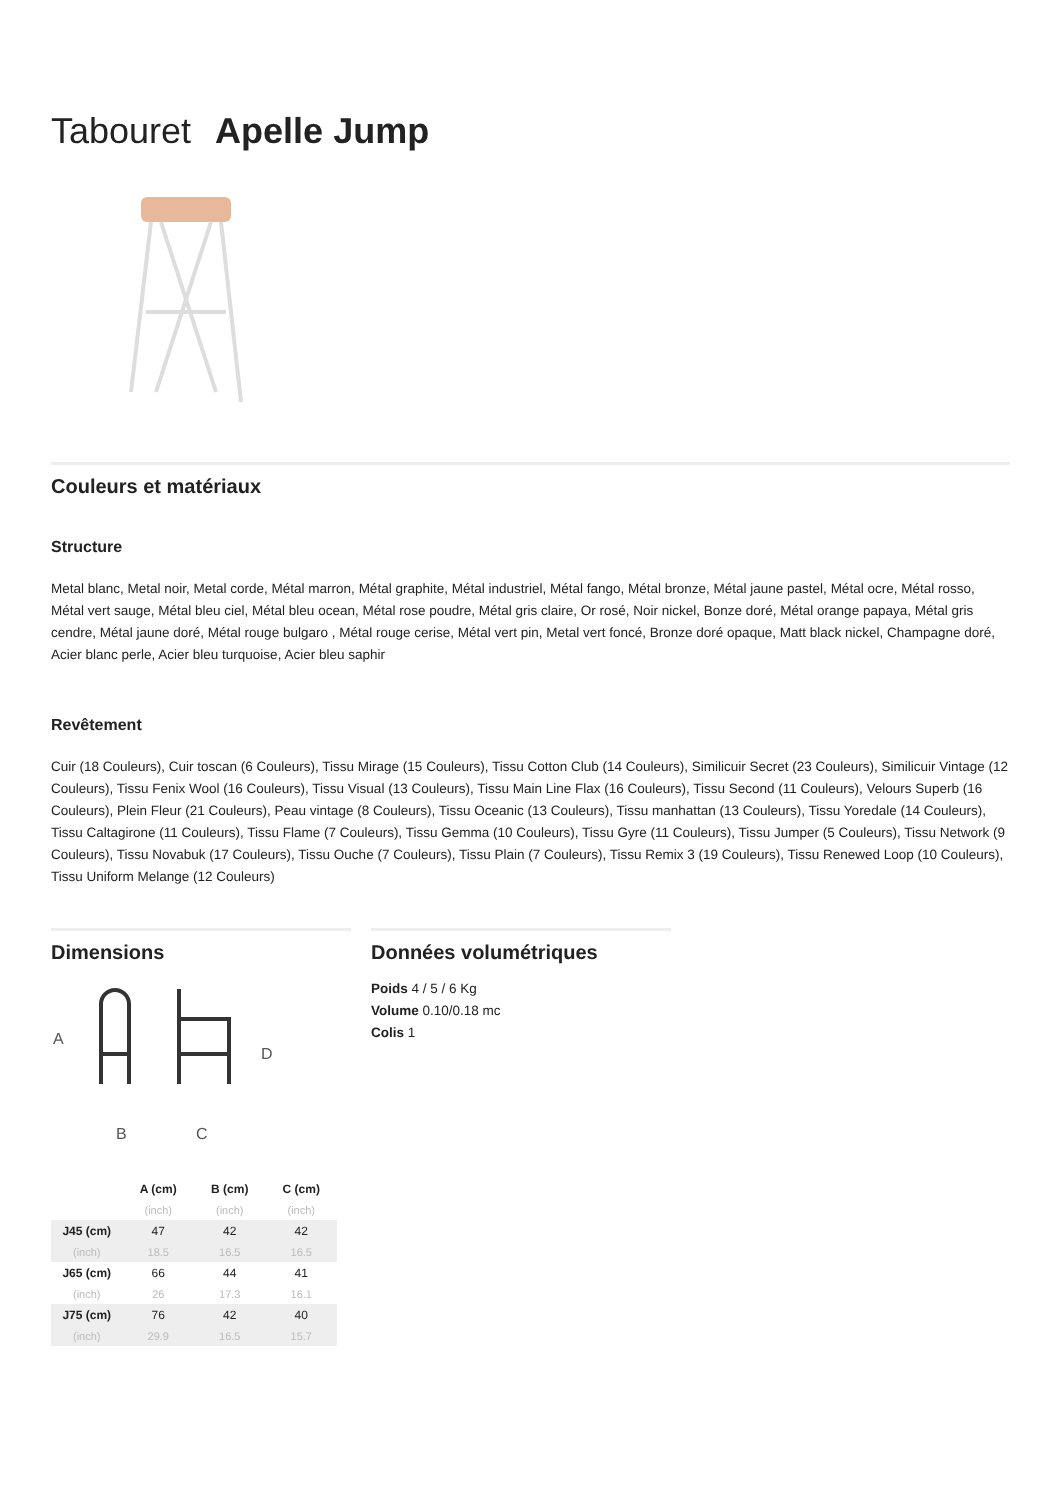Tabouret Apelle Jump
Couleurs et matériaux
Structure
Metal blanc, Metal noir, Metal corde, Métal marron, Métal graphite, Métal industriel, Métal fango, Métal bronze, Métal jaune pastel, Métal ocre, Métal rosso, Métal vert sauge, Métal bleu ciel, Métal bleu ocean, Métal rose poudre, Métal gris claire, Or rosé, Noir nickel, Bonze doré, Métal orange papaya, Métal gris cendre, Métal jaune doré, Métal rouge bulgaro , Métal rouge cerise, Métal vert pin, Metal vert foncé, Bronze doré opaque, Matt black nickel, Champagne doré, Acier blanc perle, Acier bleu turquoise, Acier bleu saphir
Revêtement
Cuir (18 Couleurs), Cuir toscan (6 Couleurs), Tissu Mirage (15 Couleurs), Tissu Cotton Club (14 Couleurs), Similicuir Secret (23 Couleurs), Similicuir Vintage (12 Couleurs), Tissu Fenix Wool (16 Couleurs), Tissu Visual (13 Couleurs), Tissu Main Line Flax (16 Couleurs), Tissu Second (11 Couleurs), Velours Superb (16 Couleurs), Plein Fleur (21 Couleurs), Peau vintage (8 Couleurs), Tissu Oceanic (13 Couleurs), Tissu manhattan (13 Couleurs), Tissu Yoredale (14 Couleurs), Tissu Caltagirone (11 Couleurs), Tissu Flame (7 Couleurs), Tissu Gemma (10 Couleurs), Tissu Gyre (11 Couleurs), Tissu Jumper (5 Couleurs), Tissu Network (9 Couleurs), Tissu Novabuk (17 Couleurs), Tissu Ouche (7 Couleurs), Tissu Plain (7 Couleurs), Tissu Remix 3 (19 Couleurs), Tissu Renewed Loop (10 Couleurs), Tissu Uniform Melange (12 Couleurs)
Dimensions
A
D
B
C
| | A (cm) | B (cm) | C (cm) |
| --- | --- | --- | --- |
| | (inch) | (inch) | (inch) |
| J45 (cm) | 47 | 42 | 42 |
| (inch) | 18.5 | 16.5 | 16.5 |
| J65 (cm) | 66 | 44 | 41 |
| (inch) | 26 | 17.3 | 16.1 |
| J75 (cm) | 76 | 42 | 40 |
| (inch) | 29.9 | 16.5 | 15.7 |
Données volumétriques
Poids 4 / 5 / 6 Kg
Volume 0.10/0.18 mc
Colis 1